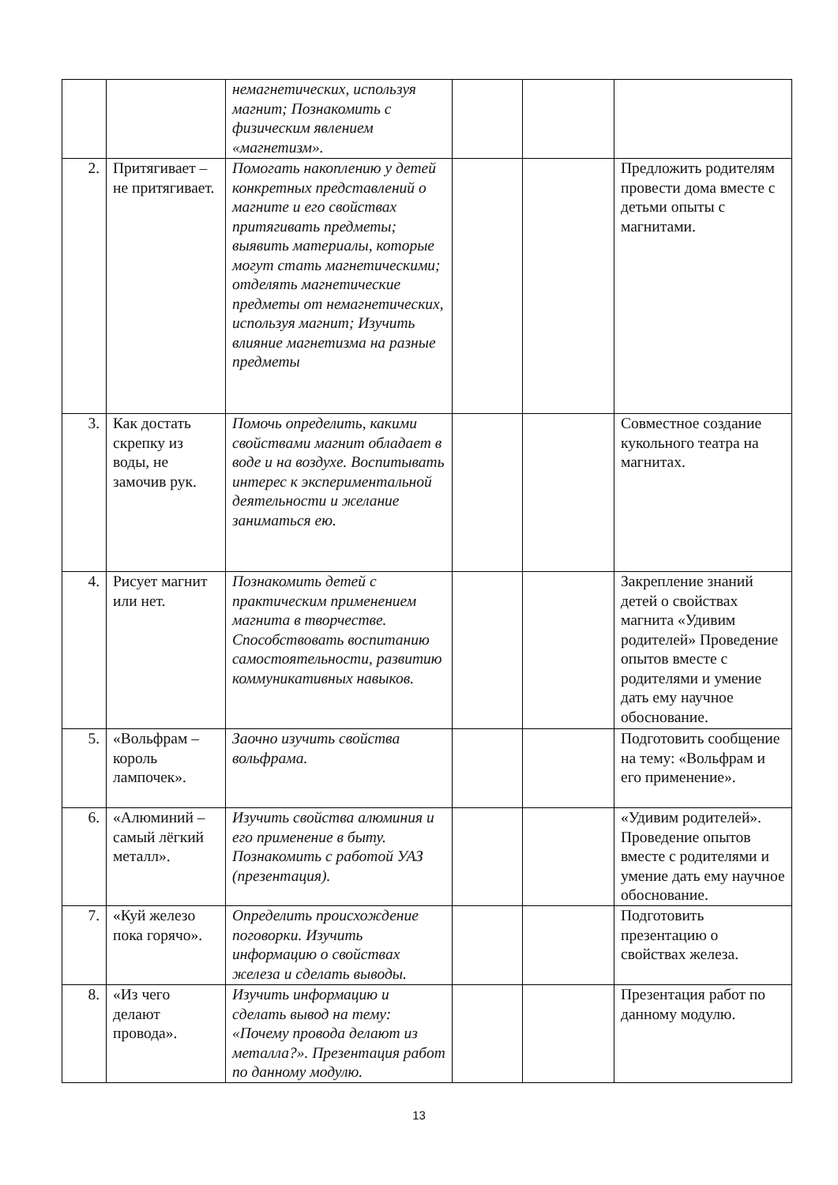| | | немагнетических, используя магнит; Познакомить с физическим явлением «магнетизм». | | | |
| 2. | Притягивает – не притягивает. | Помогать накоплению у детей конкретных представлений о магните и его свойствах притягивать предметы; выявить материалы, которые могут стать магнетическими; отделять магнетические предметы от немагнетических, используя магнит; Изучить влияние магнетизма на разные предметы | | | Предложить родителям провести дома вместе с детьми опыты с магнитами. |
| 3. | Как достать скрепку из воды, не замочив рук. | Помочь определить, какими свойствами магнит обладает в воде и на воздухе. Воспитывать интерес к экспериментальной деятельности и желание заниматься ею. | | | Совместное создание кукольного театра на магнитах. |
| 4. | Рисует магнит или нет. | Познакомить детей с практическим применением магнита в творчестве. Способствовать воспитанию самостоятельности, развитию коммуникативных навыков. | | | Закрепление знаний детей о свойствах магнита «Удивим родителей» Проведение опытов вместе с родителями и умение дать ему научное обоснование. |
| 5. | «Вольфрам – король лампочек». | Заочно изучить свойства вольфрама. | | | Подготовить сообщение на тему: «Вольфрам и его применение». |
| 6. | «Алюминий – самый лёгкий металл». | Изучить свойства алюминия и его применение в быту. Познакомить с работой УАЗ (презентация). | | | «Удивим родителей». Проведение опытов вместе с родителями и умение дать ему научное обоснование. |
| 7. | «Куй железо пока горячо». | Определить происхождение поговорки. Изучить информацию о свойствах железа и сделать выводы. | | | Подготовить презентацию о свойствах железа. |
| 8. | «Из чего делают провода». | Изучить информацию и сделать вывод на тему: «Почему провода делают из металла?». Презентация работ по данному модулю. | | | Презентация работ по данному модулю. |
13